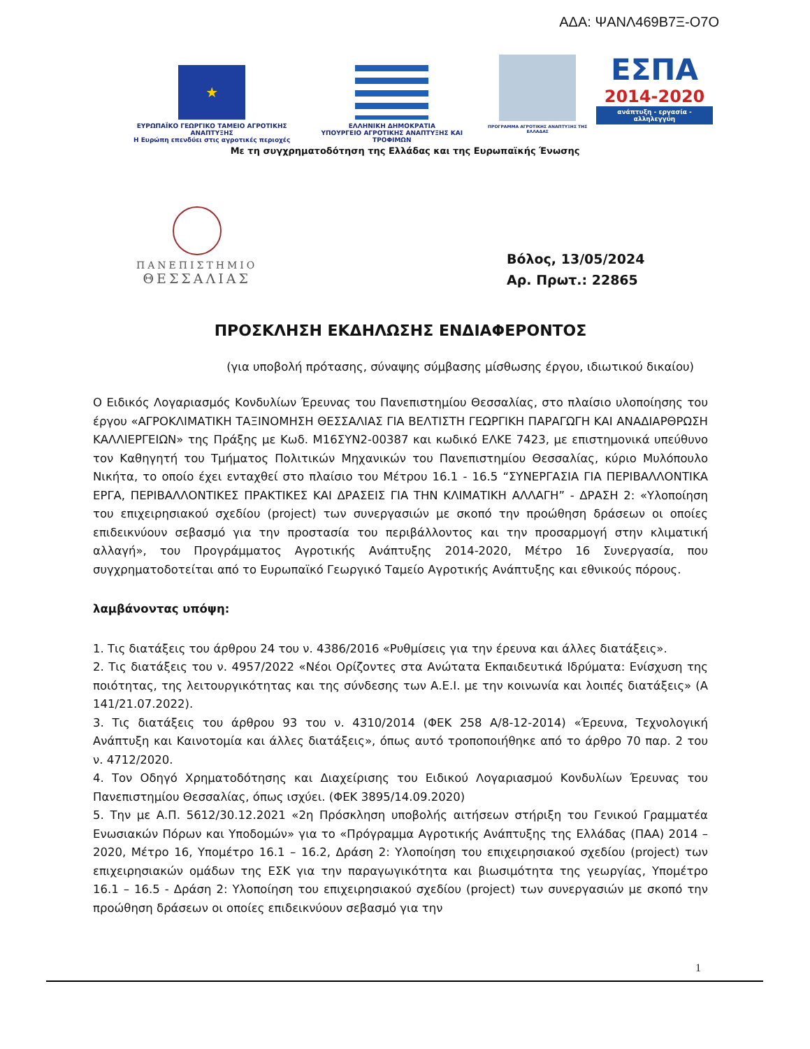ΑΔΑ: ΨΑΝΛ469Β7Ξ-Ο7Ο
★
ΕΥΡΩΠΑΪΚΟ ΓΕΩΡΓΙΚΟ ΤΑΜΕΙΟ ΑΓΡΟΤΙΚΗΣ ΑΝΑΠΤΥΞΗΣ
Η Ευρώπη επενδύει στις αγροτικές περιοχές
ΕΛΛΗΝΙΚΗ ΔΗΜΟΚΡΑΤΙΑ
ΥΠΟΥΡΓΕΙΟ ΑΓΡΟΤΙΚΗΣ ΑΝΑΠΤΥΞΗΣ ΚΑΙ ΤΡΟΦΙΜΩΝ
ΠΡΟΓΡΑΜΜΑ ΑΓΡΟΤΙΚΗΣ ΑΝΑΠΤΥΞΗΣ ΤΗΣ ΕΛΛΑΔΑΣ
ΕΣΠΑ
2014-2020
ανάπτυξη - εργασία - αλληλεγγύη
Με τη συγχρηματοδότηση της Ελλάδας και της Ευρωπαϊκής Ένωσης
ΠΑΝΕΠΙΣΤΗΜΙΟ
ΘΕΣΣΑΛΙΑΣ
Βόλος, 13/05/2024
Αρ. Πρωτ.: 22865
ΠΡΟΣΚΛΗΣΗ ΕΚΔΗΛΩΣΗΣ ΕΝΔΙΑΦΕΡΟΝΤΟΣ
(για υποβολή πρότασης, σύναψης σύμβασης μίσθωσης έργου, ιδιωτικού δικαίου)
Ο Ειδικός Λογαριασμός Κονδυλίων Έρευνας του Πανεπιστημίου Θεσσαλίας, στο πλαίσιο υλοποίησης του έργου «ΑΓΡΟΚΛΙΜΑΤΙΚΗ ΤΑΞΙΝΟΜΗΣΗ ΘΕΣΣΑΛΙΑΣ ΓΙΑ ΒΕΛΤΙΣΤΗ ΓΕΩΡΓΙΚΗ ΠΑΡΑΓΩΓΗ ΚΑΙ ΑΝΑΔΙΑΡΘΡΩΣΗ ΚΑΛΛΙΕΡΓΕΙΩΝ» της Πράξης με Κωδ. Μ16ΣΥΝ2-00387 και κωδικό ΕΛΚΕ 7423, με επιστημονικά υπεύθυνο τον Καθηγητή του Τμήματος Πολιτικών Μηχανικών του Πανεπιστημίου Θεσσαλίας, κύριο Μυλόπουλο Νικήτα, το οποίο έχει ενταχθεί στο πλαίσιο του Μέτρου 16.1 - 16.5 “ΣΥΝΕΡΓΑΣΙΑ ΓΙΑ ΠΕΡΙΒΑΛΛΟΝΤΙΚΑ ΕΡΓΑ, ΠΕΡΙΒΑΛΛΟΝΤΙΚΕΣ ΠΡΑΚΤΙΚΕΣ ΚΑΙ ΔΡΑΣΕΙΣ ΓΙΑ ΤΗΝ ΚΛΙΜΑΤΙΚΗ ΑΛΛΑΓΗ” - ΔΡΑΣΗ 2: «Υλοποίηση του επιχειρησιακού σχεδίου (project) των συνεργασιών με σκοπό την προώθηση δράσεων οι οποίες επιδεικνύουν σεβασμό για την προστασία του περιβάλλοντος και την προσαρμογή στην κλιματική αλλαγή», του Προγράμματος Αγροτικής Ανάπτυξης 2014-2020, Μέτρο 16 Συνεργασία, που συγχρηματοδοτείται από το Ευρωπαϊκό Γεωργικό Ταμείο Αγροτικής Ανάπτυξης και εθνικούς πόρους.
λαμβάνοντας υπόψη:
1. Τις διατάξεις του άρθρου 24 του ν. 4386/2016 «Ρυθμίσεις για την έρευνα και άλλες διατάξεις».
2. Τις διατάξεις του ν. 4957/2022 «Νέοι Ορίζοντες στα Ανώτατα Εκπαιδευτικά Ιδρύματα: Ενίσχυση της ποιότητας, της λειτουργικότητας και της σύνδεσης των Α.Ε.Ι. με την κοινωνία και λοιπές διατάξεις» (Α 141/21.07.2022).
3. Τις διατάξεις του άρθρου 93 του ν. 4310/2014 (ΦΕΚ 258 Α/8-12-2014) «Έρευνα, Τεχνολογική Ανάπτυξη και Καινοτομία και άλλες διατάξεις», όπως αυτό τροποποιήθηκε από το άρθρο 70 παρ. 2 του ν. 4712/2020.
4. Τον Οδηγό Χρηματοδότησης και Διαχείρισης του Ειδικού Λογαριασμού Κονδυλίων Έρευνας του Πανεπιστημίου Θεσσαλίας, όπως ισχύει. (ΦΕΚ 3895/14.09.2020)
5. Την με Α.Π. 5612/30.12.2021 «2η Πρόσκληση υποβολής αιτήσεων στήριξη του Γενικού Γραμματέα Ενωσιακών Πόρων και Υποδομών» για το «Πρόγραμμα Αγροτικής Ανάπτυξης της Ελλάδας (ΠΑΑ) 2014 – 2020, Μέτρο 16, Υπομέτρο 16.1 – 16.2, Δράση 2: Υλοποίηση του επιχειρησιακού σχεδίου (project) των επιχειρησιακών ομάδων της ΕΣΚ για την παραγωγικότητα και βιωσιμότητα της γεωργίας, Υπομέτρο 16.1 – 16.5 - Δράση 2: Υλοποίηση του επιχειρησιακού σχεδίου (project) των συνεργασιών με σκοπό την προώθηση δράσεων οι οποίες επιδεικνύουν σεβασμό για την
1